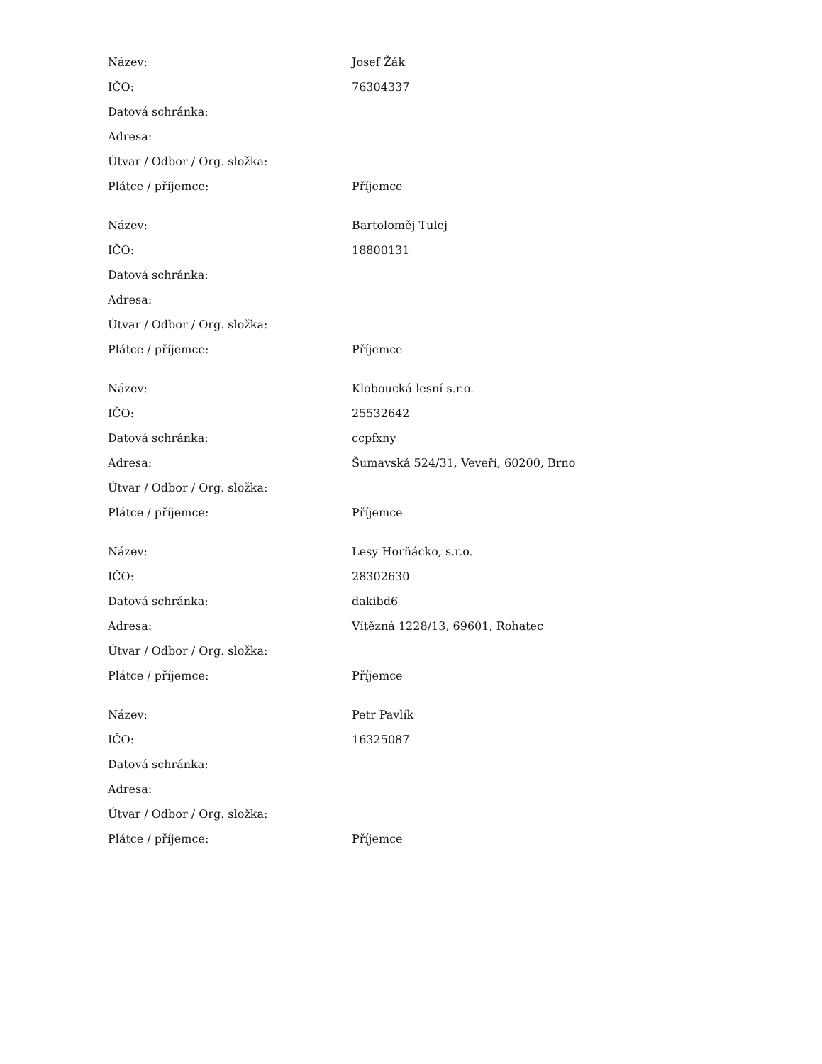| Název: | Josef Žák |
| IČO: | 76304337 |
| Datová schránka: | |
| Adresa: | |
| Útvar / Odbor / Org. složka: | |
| Plátce / příjemce: | Příjemce |
| Název: | Bartoloměj Tulej |
| IČO: | 18800131 |
| Datová schránka: | |
| Adresa: | |
| Útvar / Odbor / Org. složka: | |
| Plátce / příjemce: | Příjemce |
| Název: | Kloboucká lesní s.r.o. |
| IČO: | 25532642 |
| Datová schránka: | ccpfxny |
| Adresa: | Šumavská 524/31, Veveří, 60200, Brno |
| Útvar / Odbor / Org. složka: | |
| Plátce / příjemce: | Příjemce |
| Název: | Lesy Horňácko, s.r.o. |
| IČO: | 28302630 |
| Datová schránka: | dakibd6 |
| Adresa: | Vítězná 1228/13, 69601, Rohatec |
| Útvar / Odbor / Org. složka: | |
| Plátce / příjemce: | Příjemce |
| Název: | Petr Pavlík |
| IČO: | 16325087 |
| Datová schránka: | |
| Adresa: | |
| Útvar / Odbor / Org. složka: | |
| Plátce / příjemce: | Příjemce |